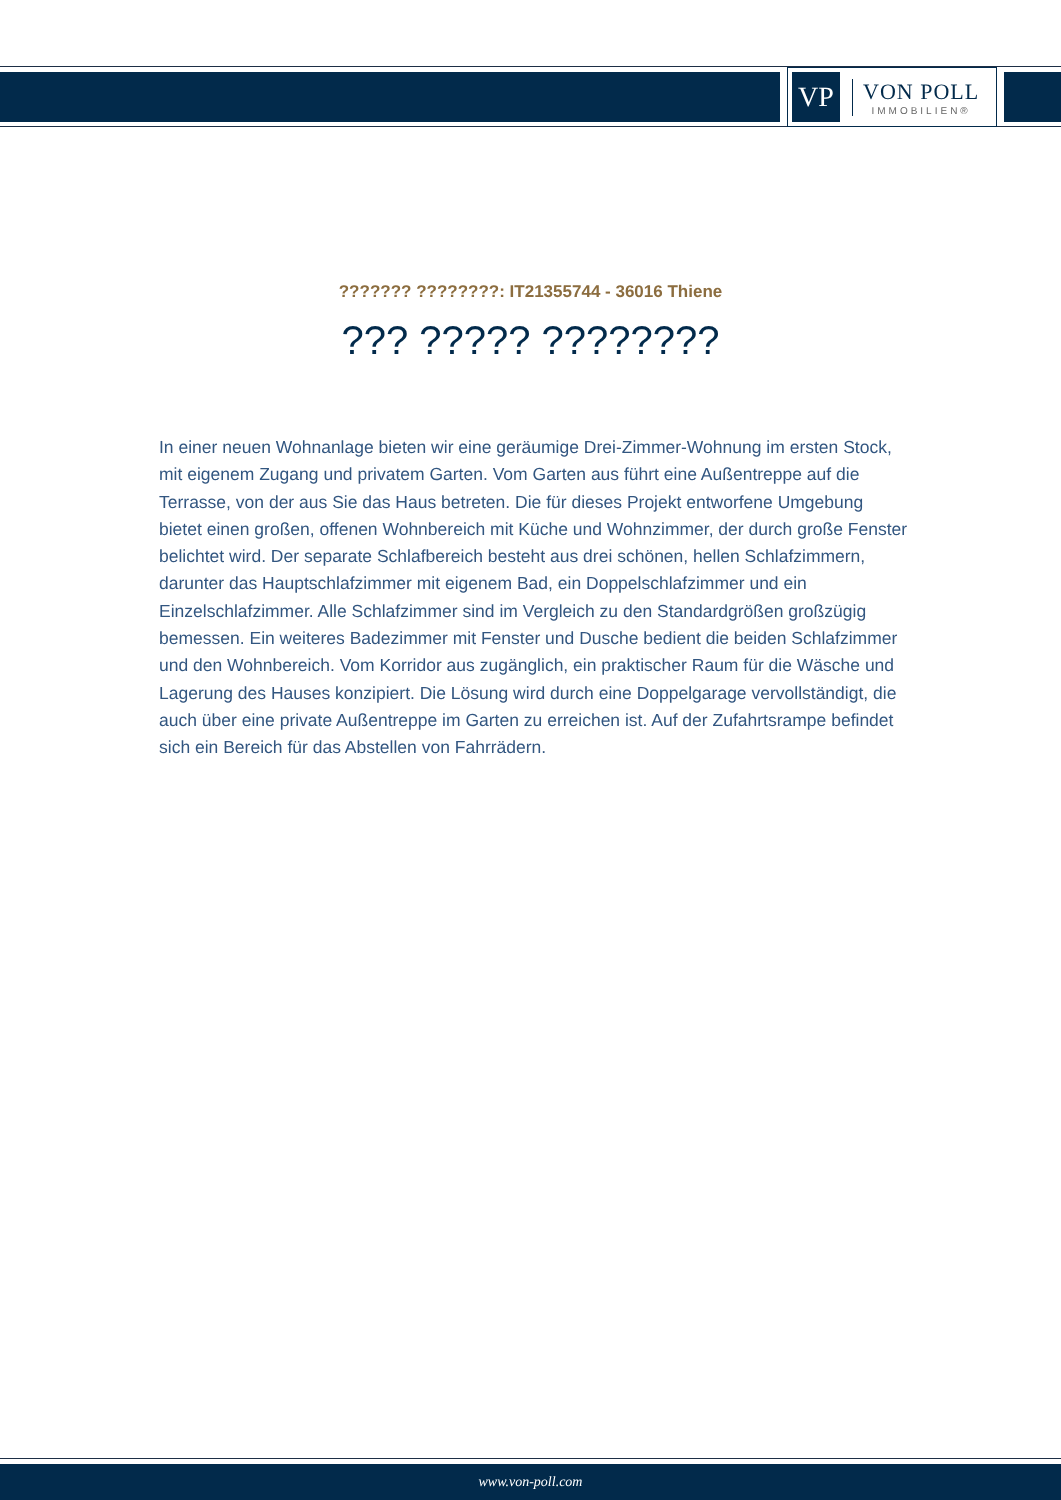VP
VON POLL
IMMOBILIEN®
??????? ????????: IT21355744 - 36016 Thiene
??? ????? ????????
In einer neuen Wohnanlage bieten wir eine geräumige Drei-Zimmer-Wohnung im ersten Stock, mit eigenem Zugang und privatem Garten. Vom Garten aus führt eine Außentreppe auf die Terrasse, von der aus Sie das Haus betreten. Die für dieses Projekt entworfene Umgebung bietet einen großen, offenen Wohnbereich mit Küche und Wohnzimmer, der durch große Fenster belichtet wird. Der separate Schlafbereich besteht aus drei schönen, hellen Schlafzimmern, darunter das Hauptschlafzimmer mit eigenem Bad, ein Doppelschlafzimmer und ein Einzelschlafzimmer. Alle Schlafzimmer sind im Vergleich zu den Standardgrößen großzügig bemessen. Ein weiteres Badezimmer mit Fenster und Dusche bedient die beiden Schlafzimmer und den Wohnbereich. Vom Korridor aus zugänglich, ein praktischer Raum für die Wäsche und Lagerung des Hauses konzipiert. Die Lösung wird durch eine Doppelgarage vervollständigt, die auch über eine private Außentreppe im Garten zu erreichen ist. Auf der Zufahrtsrampe befindet sich ein Bereich für das Abstellen von Fahrrädern.
www.von-poll.com